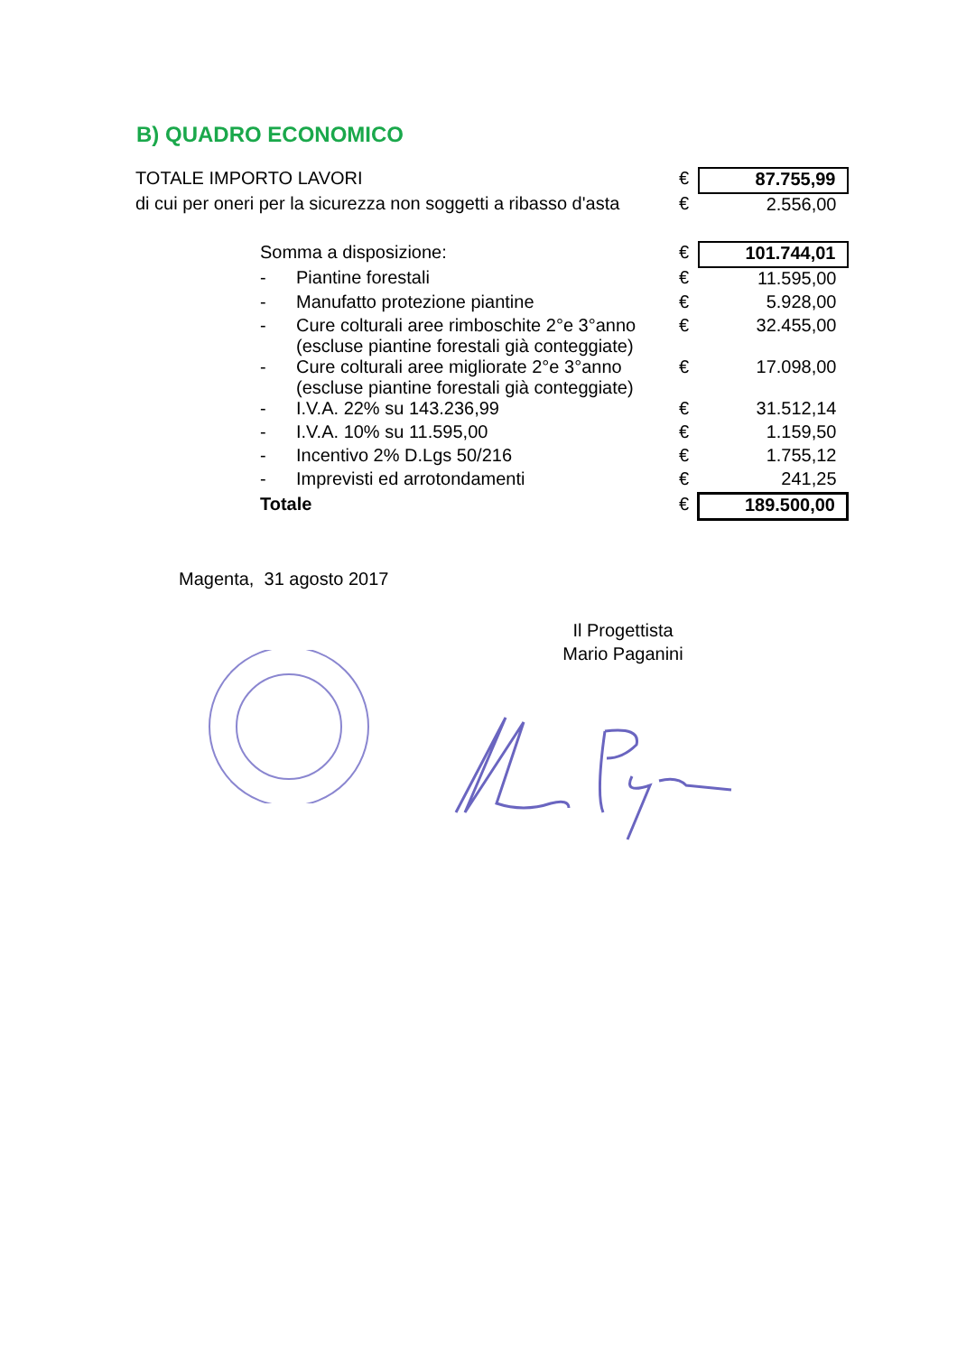B) QUADRO ECONOMICO
| TOTALE IMPORTO LAVORI | | | € | 87.755,99 |
| di cui per oneri per la sicurezza non soggetti a ribasso d'asta | | | € | 2.556,00 |
| | Somma a disposizione: | | € | 101.744,01 |
| | - | Piantine forestali | € | 11.595,00 |
| | - | Manufatto protezione piantine | € | 5.928,00 |
| | - | Cure colturali aree rimboschite 2°e 3°anno (escluse piantine forestali già conteggiate) | € | 32.455,00 |
| | - | Cure colturali aree migliorate 2°e 3°anno (escluse piantine forestali già conteggiate) | € | 17.098,00 |
| | - | I.V.A. 22% su 143.236,99 | € | 31.512,14 |
| | - | I.V.A. 10% su 11.595,00 | € | 1.159,50 |
| | - | Incentivo 2% D.Lgs 50/216 | € | 1.755,12 |
| | - | Imprevisti ed arrotondamenti | € | 241,25 |
| | Totale | | € | 189.500,00 |
Magenta, 31 agosto 2017
Il Progettista
Mario Paganini